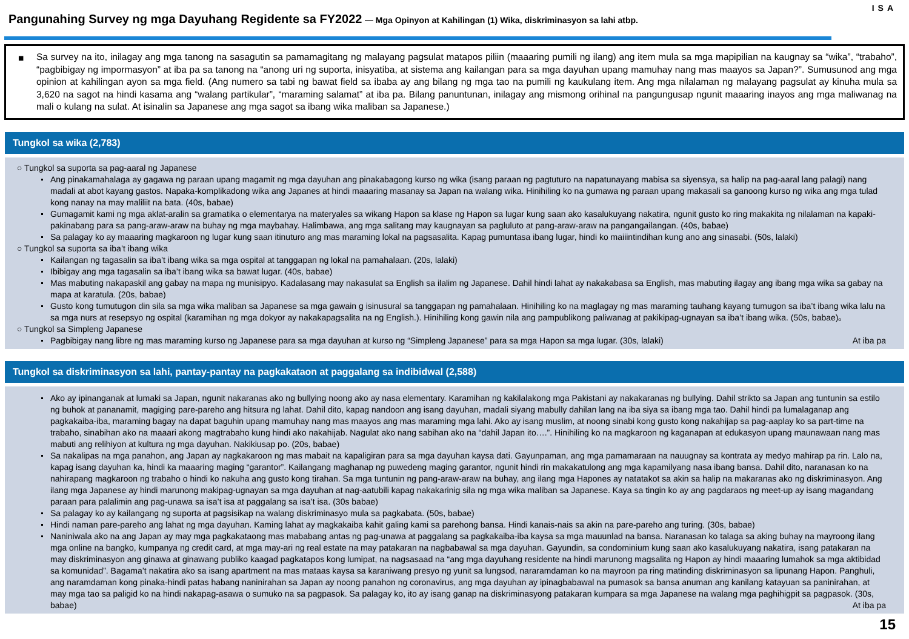Pangunahing Survey ng mga Dayuhang Regidente sa FY2022 — Mga Opinyon at Kahilingan (1) Wika, diskriminasyon sa lahi atbp.
ISA
■ Sa survey na ito, inilagay ang mga tanong na sasagutin sa pamamagitang ng malayang pagsulat matapos piliin (maaaring pumili ng ilang) ang item mula sa mga mapipilian na kaugnay sa “wika”, “trabaho”, “pagbibigay ng impormasyon” at iba pa sa tanong na “anong uri ng suporta, inisyatiba, at sistema ang kailangan para sa mga dayuhan upang mamuhay nang mas maayos sa Japan?”. Sumusunod ang mga opinion at kahilingan ayon sa mga field. (Ang numero sa tabi ng bawat field sa ibaba ay ang bilang ng mga tao na pumili ng kaukulang item. Ang mga nilalaman ng malayang pagsulat ay kinuha mula sa 3,620 na sagot na hindi kasama ang “walang partikular”, “maraming salamat” at iba pa. Bilang panuntunan, inilagay ang mismong orihinal na pangungusap ngunit maaaring inayos ang mga maliwanag na mali o kulang na sulat. At isinalin sa Japanese ang mga sagot sa ibang wika maliban sa Japanese.)
Tungkol sa wika (2,783)
○ Tungkol sa suporta sa pag-aaral ng Japanese
Ang pinakamahalaga ay gagawa ng paraan upang magamit ng mga dayuhan ang pinakabagong kurso ng wika (isang paraan ng pagtuturo na napatunayang mabisa sa siyensya, sa halip na pag-aaral lang palagi) nang madali at abot kayang gastos. Napaka-komplikadong wika ang Japanes at hindi maaaring masanay sa Japan na walang wika. Hinihiling ko na gumawa ng paraan upang makasali sa ganoong kurso ng wika ang mga tulad kong nanay na may maliliit na bata. (40s, babae)
Gumagamit kami ng mga aklat-aralin sa gramatika o elementarya na materyales sa wikang Hapon sa klase ng Hapon sa lugar kung saan ako kasalukuyang nakatira, ngunit gusto ko ring makakita ng nilalaman na kapaki-pakinabang para sa pang-araw-araw na buhay ng mga maybahay. Halimbawa, ang mga salitang may kaugnayan sa pagluluto at pang-araw-araw na pangangailangan. (40s, babae)
Sa palagay ko ay maaaring magkaroon ng lugar kung saan itinuturo ang mas maraming lokal na pagsasalita. Kapag pumuntasa ibang lugar, hindi ko maiiintindihan kung ano ang sinasabi. (50s, lalaki)
○ Tungkol sa suporta sa iba’t ibang wika
Kailangan ng tagasalin sa iba’t ibang wika sa mga ospital at tanggapan ng lokal na pamahalaan. (20s, lalaki)
Ibibigay ang mga tagasalin sa iba’t ibang wika sa bawat lugar. (40s, babae)
Mas mabuting nakapaskil ang gabay na mapa ng munisipyo. Kadalasang may nakasulat sa English sa ilalim ng Japanese. Dahil hindi lahat ay nakakabasa sa English, mas mabuting ilagay ang ibang mga wika sa gabay na mapa at karatula. (20s, babae)
Gusto kong tumutugon din sila sa mga wika maliban sa Japanese sa mga gawain g isinusural sa tanggapan ng pamahalaan. Hinihiling ko na maglagay ng mas maraming tauhang kayang tumugon sa iba’t ibang wika lalu na sa mga nurs at resepsyo ng ospital (karamihan ng mga dokyor ay nakakapagsalita na ng English.). Hinihiling kong gawin nila ang pampublikong paliwanag at pakikipag-ugnayan sa iba’t ibang wika. (50s, babae)。
○ Tungkol sa Simpleng Japanese
Pagbibigay nang libre ng mas maraming kurso ng Japanese para sa mga dayuhan at kurso ng “Simpleng Japanese” para sa mga Hapon sa mga lugar. (30s, lalaki) At iba pa
Tungkol sa diskriminasyon sa lahi, pantay-pantay na pagkakataon at paggalang sa indibidwal (2,588)
Ako ay ipinanganak at lumaki sa Japan, ngunit nakaranas ako ng bullying noong ako ay nasa elementary. Karamihan ng kakilalakong mga Pakistani ay nakakaranas ng bullying. Dahil strikto sa Japan ang tuntunin sa estilo ng buhok at pananamit, magiging pare-pareho ang hitsura ng lahat. Dahil dito, kapag nandoon ang isang dayuhan, madali siyang mabully dahilan lang na iba siya sa ibang mga tao. Dahil hindi pa lumalaganap ang pagkakaiba-iba, maraming bagay na dapat baguhin upang mamuhay nang mas maayos ang mas maraming mga lahi. Ako ay isang muslim, at noong sinabi kong gusto kong nakahijap sa pag-aaplay ko sa part-time na trabaho, sinabihan ako na maaari akong magtrabaho kung hindi ako nakahijab. Nagulat ako nang sabihan ako na “dahil Japan ito….”. Hinihiling ko na magkaroon ng kaganapan at edukasyon upang maunawaan nang mas mabuti ang relihiyon at kultura ng mga dayuhan. Nakikiusap po. (20s, babae)
Sa nakalipas na mga panahon, ang Japan ay nagkakaroon ng mas mabait na kapaligiran para sa mga dayuhan kaysa dati. Gayunpaman, ang mga pamamaraan na nauugnay sa kontrata ay medyo mahirap pa rin. Lalo na, kapag isang dayuhan ka, hindi ka maaaring maging “garantor”. Kailangang maghanap ng puwedeng maging garantor, ngunit hindi rin makakatulong ang mga kapamilyang nasa ibang bansa. Dahil dito, naranasan ko na nahirapang magkaroon ng trabaho o hindi ko nakuha ang gusto kong tirahan. Sa mga tuntunin ng pang-araw-araw na buhay, ang ilang mga Hapones ay natatakot sa akin sa halip na makaranas ako ng diskriminasyon. Ang ilang mga Japanese ay hindi marunong makipag-ugnayan sa mga dayuhan at nag-aatubili kapag nakakarinig sila ng mga wika maliban sa Japanese. Kaya sa tingin ko ay ang pagdaraos ng meet-up ay isang magandang paraan para palalimin ang pag-unawa sa isa’t isa at paggalang sa isa’t isa. (30s babae)
Sa palagay ko ay kailangang ng suporta at pagsisikap na walang diskriminasyo mula sa pagkabata. (50s, babae)
Hindi naman pare-pareho ang lahat ng mga dayuhan. Kaming lahat ay magkakaiba kahit galing kami sa parehong bansa. Hindi kanais-nais sa akin na pare-pareho ang turing. (30s, babae)
Naniniwala ako na ang Japan ay may mga pagkakataong mas mababang antas ng pag-unawa at paggalang sa pagkakaiba-iba kaysa sa mga mauunlad na bansa. Naranasan ko talaga sa aking buhay na mayroong ilang mga online na bangko, kumpanya ng credit card, at mga may-ari ng real estate na may patakaran na nagbabawal sa mga dayuhan. Gayundin, sa condominium kung saan ako kasalukuyang nakatira, isang patakaran na may diskriminasyon ang ginawa at ginawang publiko kaagad pagkatapos kong lumipat, na nagsasaad na “ang mga dayuhang residente na hindi marunong magsalita ng Hapon ay hindi maaaring lumahok sa mga aktibidad sa komunidad”. Bagama’t nakatira ako sa isang apartment na mas mataas kaysa sa karaniwang presyo ng yunit sa lungsod, nararamdaman ko na mayroon pa ring matinding diskriminasyon sa lipunang Hapon. Panghuli, ang naramdaman kong pinaka-hindi patas habang naninirahan sa Japan ay noong panahon ng coronavirus, ang mga dayuhan ay ipinagbabawal na pumasok sa bansa anuman ang kanilang katayuan sa paninirahan, at may mga tao sa paligid ko na hindi nakapag-asawa o sumuko na sa pagpasok. Sa palagay ko, ito ay isang ganap na diskriminasyong patakaran kumpara sa mga Japanese na walang mga paghihigpit sa pagpasok. (30s, babae) At iba pa
15